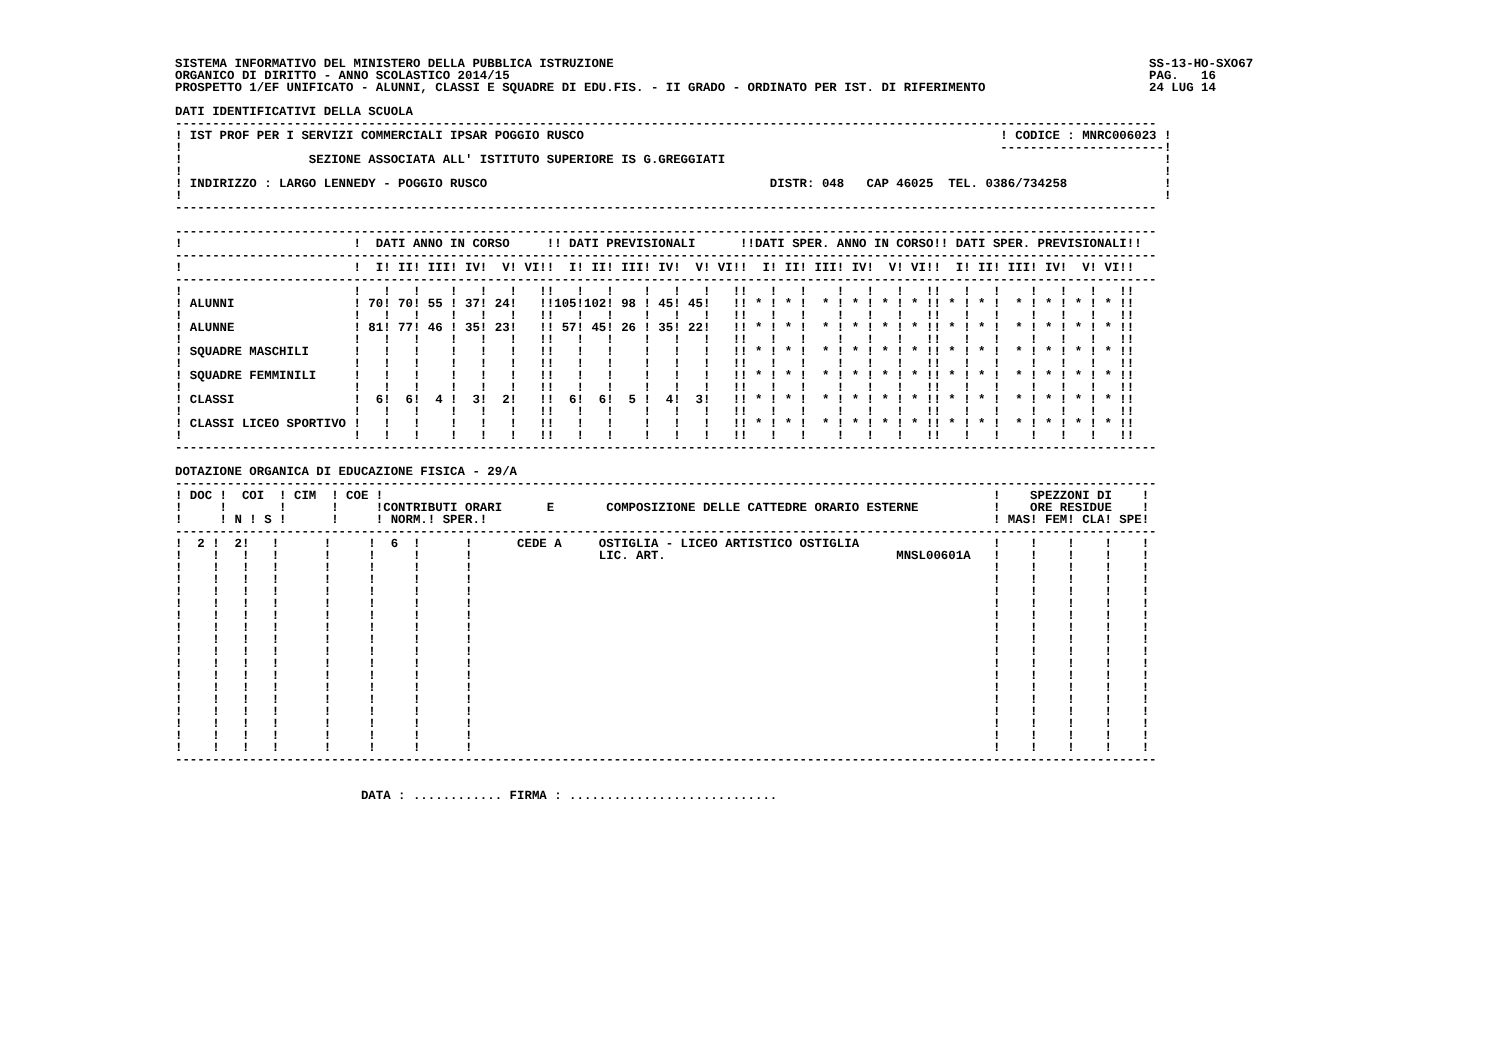SISTEMA INFORMATIVO DEL MINISTERO DELLA PUBBLICA ISTRUZIONE                                                                        SS-13-HO-SXO67
ORGANICO DI DIRITTO - ANNO SCOLASTICO 2014/15                                                                                      PAG.   16
PROSPETTO 1/EF UNIFICATO - ALUNNI, CLASSI E SQUADRE DI EDU.FIS. - II GRADO - ORDINATO PER IST. DI RIFERIMENTO                      24 LUG 14

DATI IDENTIFICATIVI DELLA SCUOLA
------------------------------------------------------------------------------------------------------------------------------------
! IST PROF PER I SERVIZI COMMERCIALI IPSAR POGGIO RUSCO                                                        ! CODICE : MNRC006023 !
!                                                                                                              ----------------------!
!                 SEZIONE ASSOCIATA ALL' ISTITUTO SUPERIORE IS G.GREGGIATI                                                           !
!                                                                                                                                    !
! INDIRIZZO : LARGO LENNEDY - POGGIO RUSCO                                      DISTR: 048   CAP 46025  TEL. 0386/734258             !
!                                                                                                                                    !
------------------------------------------------------------------------------------------------------------------------------------

------------------------------------------------------------------------------------------------------------------------------------
!                       !  DATI ANNO IN CORSO     !! DATI PREVISIONALI      !!DATI SPER. ANNO IN CORSO!! DATI SPER. PREVISIONALI!!
------------------------------------------------------------------------------------------------------------------------------------
!                       !  I! II! III! IV!  V! VI!!  I! II! III! IV!  V! VI!!  I! II! III! IV!  V! VI!!  I! II! III! IV!  V! VI!!
------------------------------------------------------------------------------------------------------------------------------------
!                       !   !   !    !   !   !   !!   !   !    !   !   !   !!   !   !    !   !   !   !!   !   !    !   !   !   !!
! ALUNNI                ! 70! 70! 55 ! 37! 24!   !!105!102! 98 ! 45! 45!   !! * ! * !  * ! * ! * ! * !! * ! * !  * ! * ! * ! * !!
!                       !   !   !    !   !   !   !!   !   !    !   !   !   !!   !   !    !   !   !   !!   !   !    !   !   !   !!
! ALUNNE                ! 81! 77! 46 ! 35! 23!   !! 57! 45! 26 ! 35! 22!   !! * ! * !  * ! * ! * ! * !! * ! * !  * ! * ! * ! * !!
!                       !   !   !    !   !   !   !!   !   !    !   !   !   !!   !   !    !   !   !   !!   !   !    !   !   !   !!
! SQUADRE MASCHILI      !   !   !    !   !   !   !!   !   !    !   !   !   !! * ! * !  * ! * ! * ! * !! * ! * !  * ! * ! * ! * !!
!                       !   !   !    !   !   !   !!   !   !    !   !   !   !!   !   !    !   !   !   !!   !   !    !   !   !   !!
! SQUADRE FEMMINILI     !   !   !    !   !   !   !!   !   !    !   !   !   !! * ! * !  * ! * ! * ! * !! * ! * !  * ! * ! * ! * !!
!                       !   !   !    !   !   !   !!   !   !    !   !   !   !!   !   !    !   !   !   !!   !   !    !   !   !   !!
! CLASSI                !  6!  6!  4 !  3!  2!   !!  6!  6!  5 !  4!  3!   !! * ! * !  * ! * ! * ! * !! * ! * !  * ! * ! * ! * !!
!                       !   !   !    !   !   !   !!   !   !    !   !   !   !!   !   !    !   !   !   !!   !   !    !   !   !   !!
! CLASSI LICEO SPORTIVO !   !   !    !   !   !   !!   !   !    !   !   !   !! * ! * !  * ! * ! * ! * !! * ! * !  * ! * ! * ! * !!
!                       !   !   !    !   !   !   !!   !   !    !   !   !   !!   !   !    !   !   !   !!   !   !    !   !   !   !!
------------------------------------------------------------------------------------------------------------------------------------

DOTAZIONE ORGANICA DI EDUCAZIONE FISICA - 29/A
------------------------------------------------------------------------------------------------------------------------------------
! DOC !  COI  ! CIM  ! COE !                                                                                  !    SPEZZONI DI    !
!     !       !      !     !CONTRIBUTI ORARI      E       COMPOSIZIONE DELLE CATTEDRE ORARIO ESTERNE          !    ORE RESIDUE    !
!     ! N ! S !      !     ! NORM.! SPER.!                                                                    ! MAS! FEM! CLA! SPE!
------------------------------------------------------------------------------------------------------------------------------------
!  2 !  2!   !      !     !  6  !      !      CEDE A     OSTIGLIA - LICEO ARTISTICO OSTIGLIA                  !    !    !    !    !
!    !   !   !      !     !     !      !                 LIC. ART.                               MNSL00601A   !    !    !    !    !
!    !   !   !      !     !     !      !                                                                      !    !    !    !    !
!    !   !   !      !     !     !      !                                                                      !    !    !    !    !
!    !   !   !      !     !     !      !                                                                      !    !    !    !    !
!    !   !   !      !     !     !      !                                                                      !    !    !    !    !
!    !   !   !      !     !     !      !                                                                      !    !    !    !    !
!    !   !   !      !     !     !      !                                                                      !    !    !    !    !
!    !   !   !      !     !     !      !                                                                      !    !    !    !    !
!    !   !   !      !     !     !      !                                                                      !    !    !    !    !
!    !   !   !      !     !     !      !                                                                      !    !    !    !    !
!    !   !   !      !     !     !      !                                                                      !    !    !    !    !
!    !   !   !      !     !     !      !                                                                      !    !    !    !    !
!    !   !   !      !     !     !      !                                                                      !    !    !    !    !
!    !   !   !      !     !     !      !                                                                      !    !    !    !    !
!    !   !   !      !     !     !      !                                                                      !    !    !    !    !
!    !   !   !      !     !     !      !                                                                      !    !    !    !    !
!    !   !   !      !     !     !      !                                                                      !    !    !    !    !
------------------------------------------------------------------------------------------------------------------------------------


                         DATA : ............ FIRMA : ............................